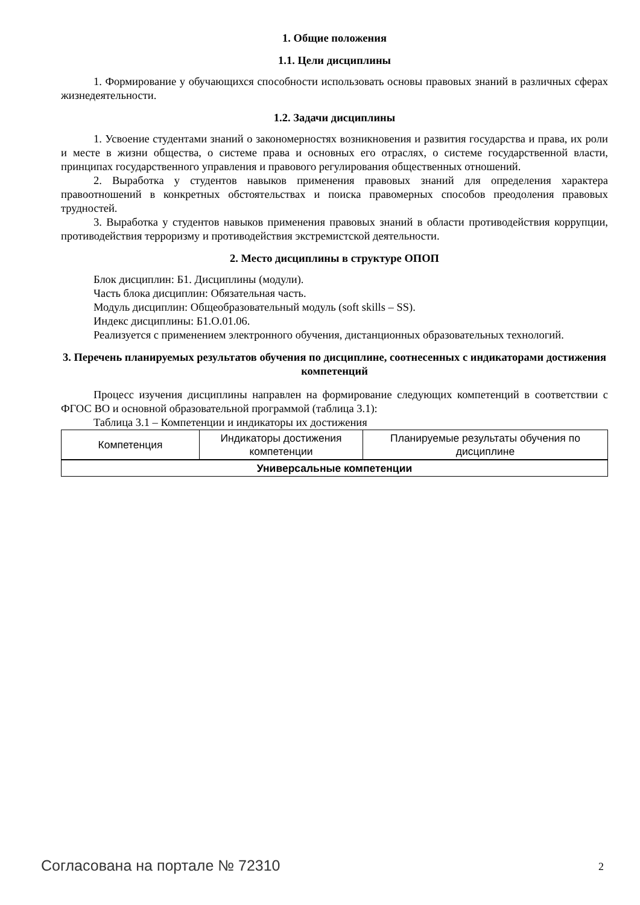1. Общие положения
1.1. Цели дисциплины
1. Формирование у обучающихся способности использовать основы правовых знаний в различных сферах жизнедеятельности.
1.2. Задачи дисциплины
1. Усвоение студентами знаний о закономерностях возникновения и развития государства и права, их роли и месте в жизни общества, о системе права и основных его отраслях, о системе государственной власти, принципах государственного управления и правового регулирования общественных отношений.
2. Выработка у студентов навыков применения правовых знаний для определения характера правоотношений в конкретных обстоятельствах и поиска правомерных способов преодоления правовых трудностей.
3. Выработка у студентов навыков применения правовых знаний в области противодействия коррупции, противодействия терроризму и противодействия экстремистской деятельности.
2. Место дисциплины в структуре ОПОП
Блок дисциплин: Б1. Дисциплины (модули).
Часть блока дисциплин: Обязательная часть.
Модуль дисциплин: Общеобразовательный модуль (soft skills – SS).
Индекс дисциплины: Б1.О.01.06.
Реализуется с применением электронного обучения, дистанционных образовательных технологий.
3. Перечень планируемых результатов обучения по дисциплине, соотнесенных с индикаторами достижения компетенций
Процесс изучения дисциплины направлен на формирование следующих компетенций в соответствии с ФГОС ВО и основной образовательной программой (таблица 3.1):
Таблица 3.1 – Компетенции и индикаторы их достижения
| Компетенция | Индикаторы достижения компетенции | Планируемые результаты обучения по дисциплине |
| --- | --- | --- |
| Универсальные компетенции | | |
Согласована на портале № 72310 2